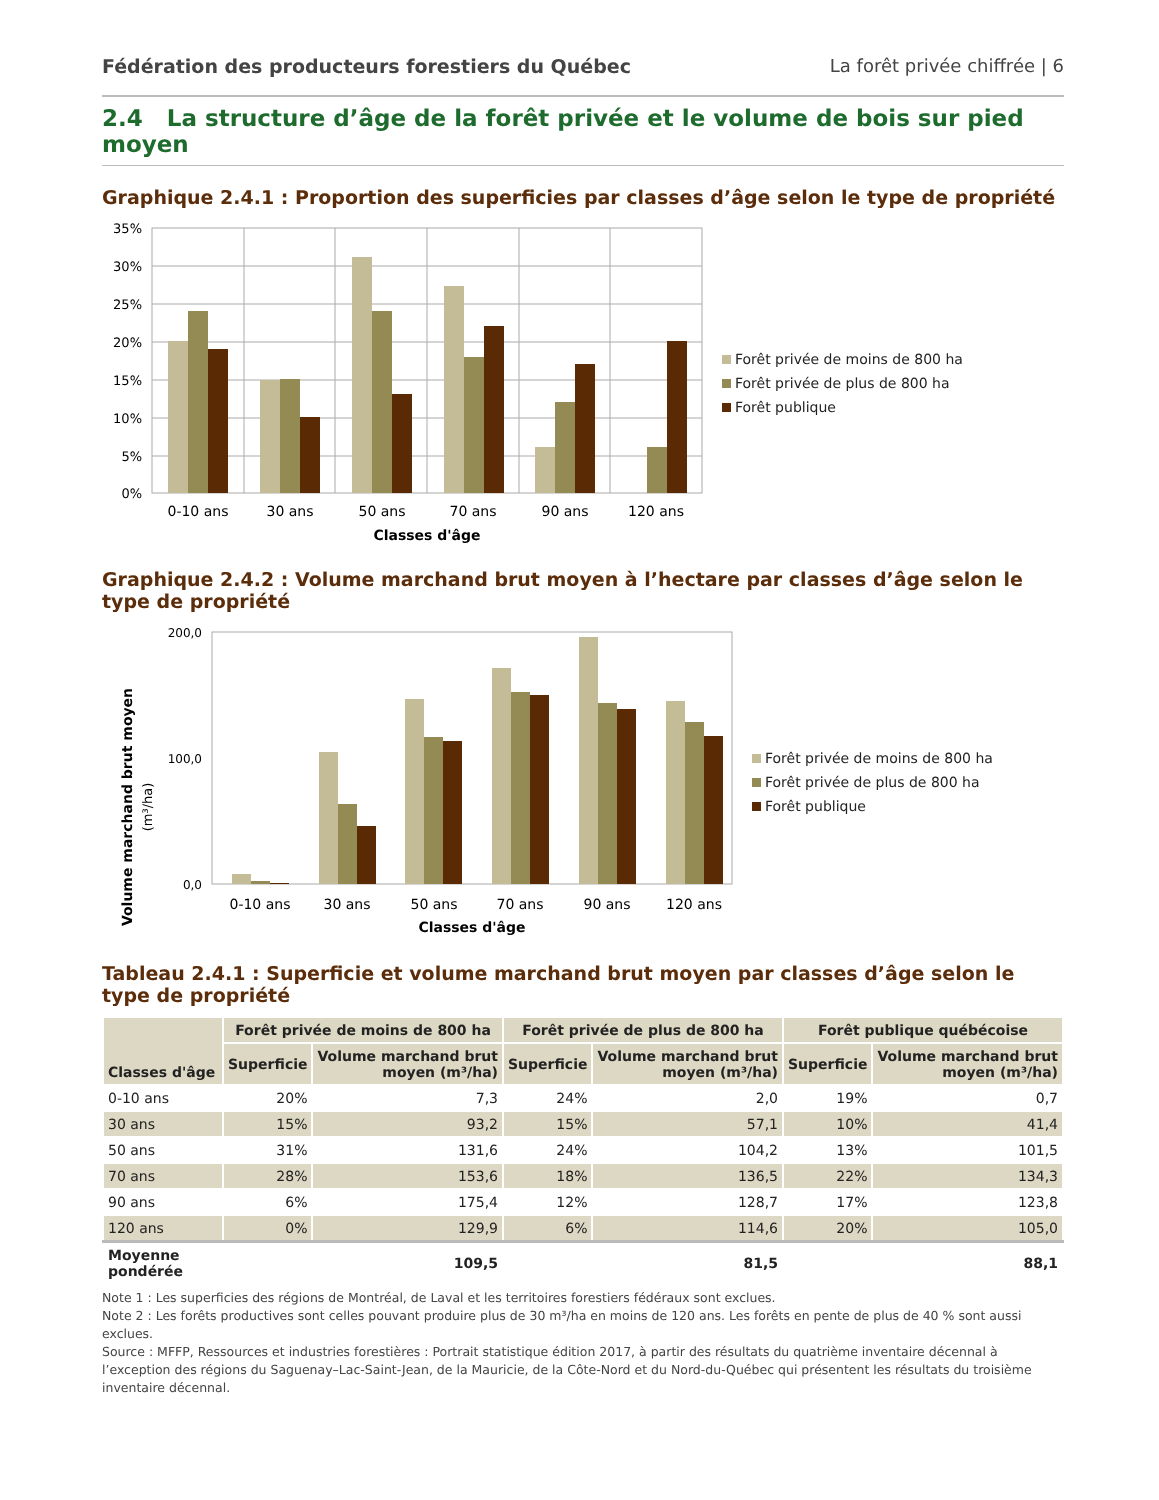Fédération des producteurs forestiers du Québec La forêt privée chiffrée | 6
2.4 La structure d’âge de la forêt privée et le volume de bois sur pied moyen
Graphique 2.4.1 : Proportion des superficies par classes d’âge selon le type de propriété
35%
30%
25%
20%
15%
10%
5%
0%
0-10 ans
30 ans
50 ans
70 ans
90 ans
120 ans
Classes d'âge
Forêt privée de moins de 800 ha
Forêt privée de plus de 800 ha
Forêt publique
Graphique 2.4.2 : Volume marchand brut moyen à l’hectare par classes d’âge selon le type de propriété
Volume marchand brut moyen
(m³/ha)
200,0
100,0
0,0
0-10 ans
30 ans
50 ans
70 ans
90 ans
120 ans
Classes d'âge
Forêt privée de moins de 800 ha
Forêt privée de plus de 800 ha
Forêt publique
Tableau 2.4.1 : Superficie et volume marchand brut moyen par classes d’âge selon le type de propriété
| Classes d'âge | Forêt privée de moins de 800 ha | | Forêt privée de plus de 800 ha | | Forêt publique québécoise | |
| --- | --- | --- | --- | --- | --- | --- |
| | Superficie | Volume marchand brut moyen (m³/ha) | Superficie | Volume marchand brut moyen (m³/ha) | Superficie | Volume marchand brut moyen (m³/ha) |
| 0-10 ans | 20% | 7,3 | 24% | 2,0 | 19% | 0,7 |
| 30 ans | 15% | 93,2 | 15% | 57,1 | 10% | 41,4 |
| 50 ans | 31% | 131,6 | 24% | 104,2 | 13% | 101,5 |
| 70 ans | 28% | 153,6 | 18% | 136,5 | 22% | 134,3 |
| 90 ans | 6% | 175,4 | 12% | 128,7 | 17% | 123,8 |
| 120 ans | 0% | 129,9 | 6% | 114,6 | 20% | 105,0 |
| Moyenne pondérée | | 109,5 | | 81,5 | | 88,1 |
Note 1 : Les superficies des régions de Montréal, de Laval et les territoires forestiers fédéraux sont exclues.
Note 2 : Les forêts productives sont celles pouvant produire plus de 30 m³/ha en moins de 120 ans. Les forêts en pente de plus de 40 % sont aussi exclues.
Source : MFFP, Ressources et industries forestières : Portrait statistique édition 2017, à partir des résultats du quatrième inventaire décennal à l’exception des régions du Saguenay–Lac-Saint-Jean, de la Mauricie, de la Côte-Nord et du Nord-du-Québec qui présentent les résultats du troisième inventaire décennal.